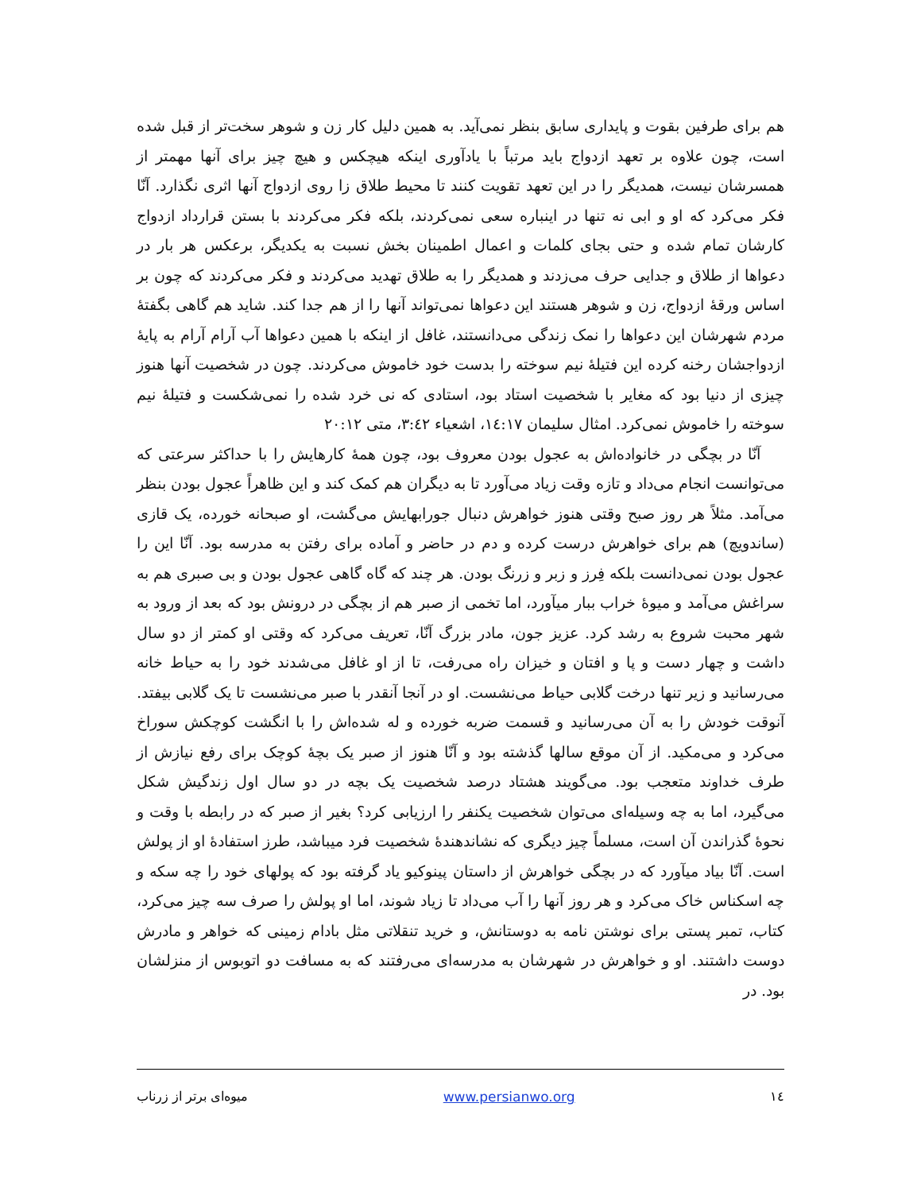هم برای طرفین بقوت و پایداری سابق بنظر نمی‌آید. به همین دلیل کار زن و شوهر سخت‌تر از قبل شده است، چون علاوه بر تعهد ازدواج باید مرتباً با یادآوری اینکه هیچکس و هیچ چیز برای آنها مهمتر از همسرشان نیست، همدیگر را در این تعهد تقویت کنند تا محیط طلاق زا روی ازدواج آنها اثری نگذارد. آنّا فکر می‌کرد که او و ابی نه تنها در اینباره سعی نمی‌کردند، بلکه فکر می‌کردند با بستن قرارداد ازدواج کارشان تمام شده و حتی بجای کلمات و اعمال اطمینان بخش نسبت به یکدیگر، برعکس هر بار در دعواها از طلاق و جدایی حرف می‌زدند و همدیگر را به طلاق تهدید می‌کردند و فکر می‌کردند که چون بر اساس ورقهٔ ازدواج، زن و شوهر هستند این دعواها نمی‌تواند آنها را از هم جدا کند. شاید هم گاهی بگفتهٔ مردم شهرشان این دعواها را نمک زندگی می‌دانستند، غافل از اینکه با همین دعواها آب آرام آرام به پایهٔ ازدواجشان رخنه کرده این فتیلهٔ نیم سوخته را بدست خود خاموش می‌کردند. چون در شخصیت آنها هنوز چیزی از دنیا بود که مغایر با شخصیت استاد بود، استادی که نی خرد شده را نمی‌شکست و فتیلهٔ نیم سوخته را خاموش نمی‌کرد. امثال سلیمان ١٤:١٧، اشعیاء ٣:٤٢، متی ٢٠:١٢
آنّا در بچگی در خانواده‌اش به عجول بودن معروف بود، چون همهٔ کارهایش را با حداکثر سرعتی که می‌توانست انجام می‌داد و تازه وقت زیاد می‌آورد تا به دیگران هم کمک کند و این ظاهراً عجول بودن بنظر می‌آمد. مثلاً هر روز صبح وقتی هنوز خواهرش دنبال جورابهایش می‌گشت، او صبحانه خورده، یک قازی (ساندویچ) هم برای خواهرش درست کرده و دم در حاضر و آماده برای رفتن به مدرسه بود. آنّا این را عجول بودن نمی‌دانست بلکه فِرز و زبر و زرنگ بودن. هر چند که گاه گاهی عجول بودن و بی صبری هم به سراغش می‌آمد و میوهٔ خراب ببار میآورد، اما تخمی از صبر هم از بچگی در درونش بود که بعد از ورود به شهر محبت شروع به رشد کرد. عزیز جون، مادر بزرگ آنّا، تعریف می‌کرد که وقتی او کمتر از دو سال داشت و چهار دست و پا و افتان و خیزان راه می‌رفت، تا از او غافل می‌شدند خود را به حیاط خانه می‌رسانید و زیر تنها درخت گلابی حیاط می‌نشست. او در آنجا آنقدر با صبر می‌نشست تا یک گلابی بیفتد. آنوقت خودش را به آن می‌رسانید و قسمت ضربه خورده و له شده‌اش را با انگشت کوچکش سوراخ می‌کرد و می‌مکید. از آن موقع سالها گذشته بود و آنّا هنوز از صبر یک بچهٔ کوچک برای رفع نیازش از طرف خداوند متعجب بود. می‌گویند هشتاد درصد شخصیت یک بچه در دو سال اول زندگیش شکل می‌گیرد، اما به چه وسیله‌ای می‌توان شخصیت یکنفر را ارزیابی کرد؟ بغیر از صبر که در رابطه با وقت و نحوهٔ گذراندن آن است، مسلماً چیز دیگری که نشاندهندهٔ شخصیت فرد میباشد، طرز استفادهٔ او از پولش است. آنّا بیاد میآورد که در بچگی خواهرش از داستان پینوکیو یاد گرفته بود که پولهای خود را چه سکه و چه اسکناس خاک می‌کرد و هر روز آنها را آب می‌داد تا زیاد شوند، اما او پولش را صرف سه چیز می‌کرد، کتاب، تمبر پستی برای نوشتن نامه به دوستانش، و خرید تنقلاتی مثل بادام زمینی که خواهر و مادرش دوست داشتند. او و خواهرش در شهرشان به مدرسه‌ای می‌رفتند که به مسافت دو اتوبوس از منزلشان بود. در
١٤ www.persianwo.org میوه‌ای برتر از زرناب